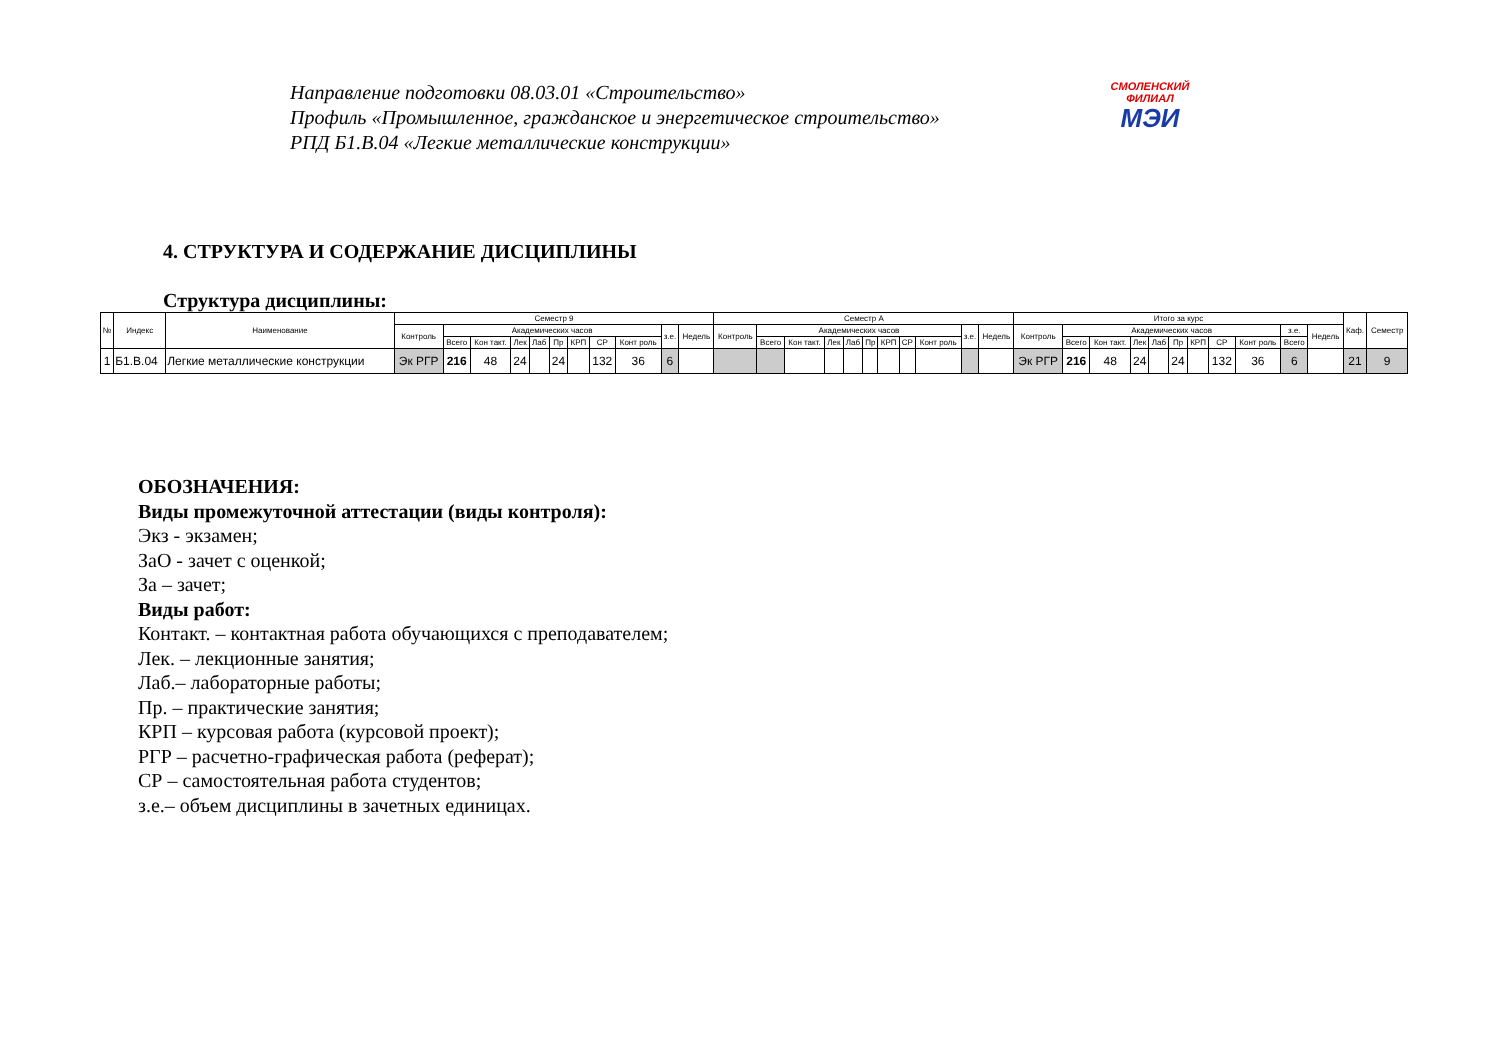Направление подготовки 08.03.01 «Строительство»
Профиль «Промышленное, гражданское и энергетическое строительство»
РПД Б1.В.04 «Легкие металлические конструкции»
СМОЛЕНСКИЙ
ФИЛИАЛ
МЭИ
4. СТРУКТУРА И СОДЕРЖАНИЕ ДИСЦИПЛИНЫ
Структура дисциплины:
| № | Индекс | Наименование | Семестр 9 | | | | | | | | | | | Семестр А | | | | | | | | | | | Итого за курс | | | | | | | | | | | Каф. | Семестр |
| --- | --- | --- | --- | --- | --- | --- | --- | --- | --- | --- | --- | --- | --- | --- | --- | --- | --- | --- | --- | --- | --- | --- | --- | --- | --- | --- | --- | --- | --- | --- | --- | --- | --- | --- | --- | --- | --- |
| | | | Контроль | Академических часов | | | | | | | | з.е. | Недель | Контроль | Академических часов | | | | | | | | з.е. | Недель | Контроль | Академических часов | | | | | | | | з.е. | Недель | | |
| | | | | Всего | Кон такт. | Лек | Лаб | Пр | КРП | СР | Конт роль | | | | Всего | Кон такт. | Лек | Лаб | Пр | КРП | СР | Конт роль | | | | Всего | Кон такт. | Лек | Лаб | Пр | КРП | СР | Конт роль | Всего | | | |
| 1 | Б1.В.04 | Легкие металлические конструкции | Эк РГР | 216 | 48 | 24 | | 24 | | 132 | 36 | 6 | | | | | | | | | | | | | Эк РГР | 216 | 48 | 24 | | 24 | | 132 | 36 | 6 | | 21 | 9 |
ОБОЗНАЧЕНИЯ:
Виды промежуточной аттестации (виды контроля):
Экз - экзамен;
ЗаО - зачет с оценкой;
За – зачет;
Виды работ:
Контакт. – контактная работа обучающихся с преподавателем;
Лек. – лекционные занятия;
Лаб.– лабораторные работы;
Пр. – практические занятия;
КРП – курсовая работа (курсовой проект);
РГР – расчетно-графическая работа (реферат);
СР – самостоятельная работа студентов;
з.е.– объем дисциплины в зачетных единицах.